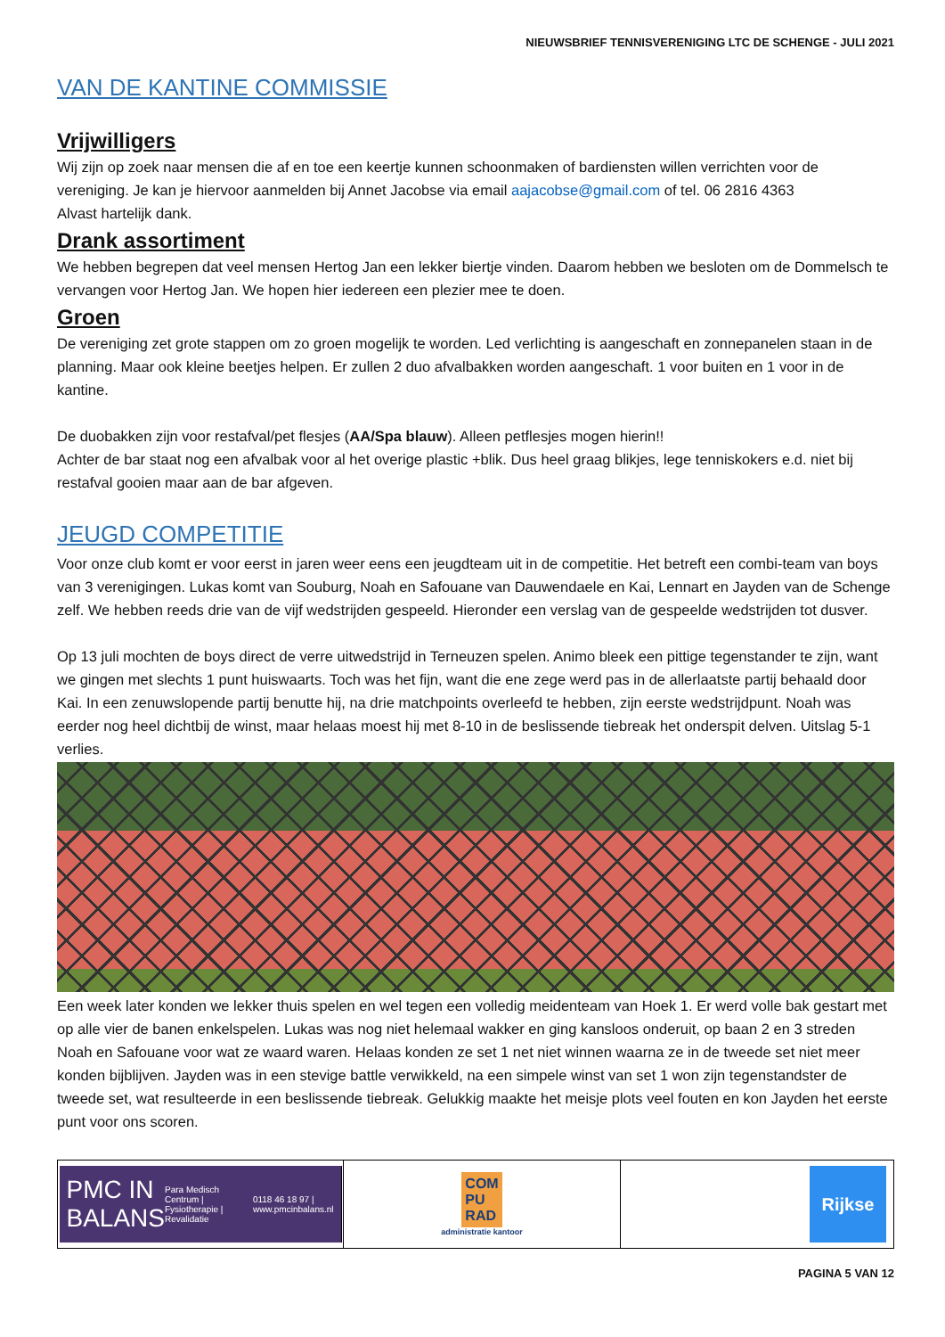NIEUWSBRIEF TENNISVERENIGING LTC DE SCHENGE - JULI 2021
VAN DE KANTINE COMMISSIE
Vrijwilligers
Wij zijn op zoek naar mensen die af en toe een keertje kunnen schoonmaken of bardiensten willen verrichten voor de vereniging. Je kan je hiervoor aanmelden bij Annet Jacobse via email aajacobse@gmail.com of tel. 06 2816 4363
Alvast hartelijk dank.
Drank assortiment
We hebben begrepen dat veel mensen Hertog Jan een lekker biertje vinden. Daarom hebben we besloten om de Dommelsch te vervangen voor Hertog Jan. We hopen hier iedereen een plezier mee te doen.
Groen
De vereniging zet grote stappen om zo groen mogelijk te worden. Led verlichting is aangeschaft en zonnepanelen staan in de planning. Maar ook kleine beetjes helpen. Er zullen 2 duo afvalbakken worden aangeschaft. 1 voor buiten en 1 voor in de kantine.
De duobakken zijn voor restafval/pet flesjes (AA/Spa blauw). Alleen petflesjes mogen hierin!!
Achter de bar staat nog een afvalbak voor al het overige plastic +blik. Dus heel graag blikjes, lege tenniskokers e.d. niet bij restafval gooien maar aan de bar afgeven.
JEUGD COMPETITIE
Voor onze club komt er voor eerst in jaren weer eens een jeugdteam uit in de competitie. Het betreft een combi-team van boys van 3 verenigingen. Lukas komt van Souburg, Noah en Safouane van Dauwendaele en Kai, Lennart en Jayden van de Schenge zelf. We hebben reeds drie van de vijf wedstrijden gespeeld. Hieronder een verslag van de gespeelde wedstrijden tot dusver.
Op 13 juli mochten de boys direct de verre uitwedstrijd in Terneuzen spelen. Animo bleek een pittige tegenstander te zijn, want we gingen met slechts 1 punt huiswaarts. Toch was het fijn, want die ene zege werd pas in de allerlaatste partij behaald door Kai. In een zenuwslopende partij benutte hij, na drie matchpoints overleefd te hebben, zijn eerste wedstrijdpunt. Noah was eerder nog heel dichtbij de winst, maar helaas moest hij met 8-10 in de beslissende tiebreak het onderspit delven. Uitslag 5-1 verlies.
Een week later konden we lekker thuis spelen en wel tegen een volledig meidenteam van Hoek 1. Er werd volle bak gestart met op alle vier de banen enkelspelen. Lukas was nog niet helemaal wakker en ging kansloos onderuit, op baan 2 en 3 streden Noah en Safouane voor wat ze waard waren. Helaas konden ze set 1 net niet winnen waarna ze in de tweede set niet meer konden bijblijven. Jayden was in een stevige battle verwikkeld, na een simpele winst van set 1 won zijn tegenstandster de tweede set, wat resulteerde in een beslissende tiebreak. Gelukkig maakte het meisje plots veel fouten en kon Jayden het eerste punt voor ons scoren.
PMC IN BALANS Para Medisch Centrum | Fysiotherapie | Revalidatie 0118 46 18 97 | www.pmcinbalans.nl
COM
PU
RAD
administratie kantoor
Rijkse
PAGINA 5 VAN 12